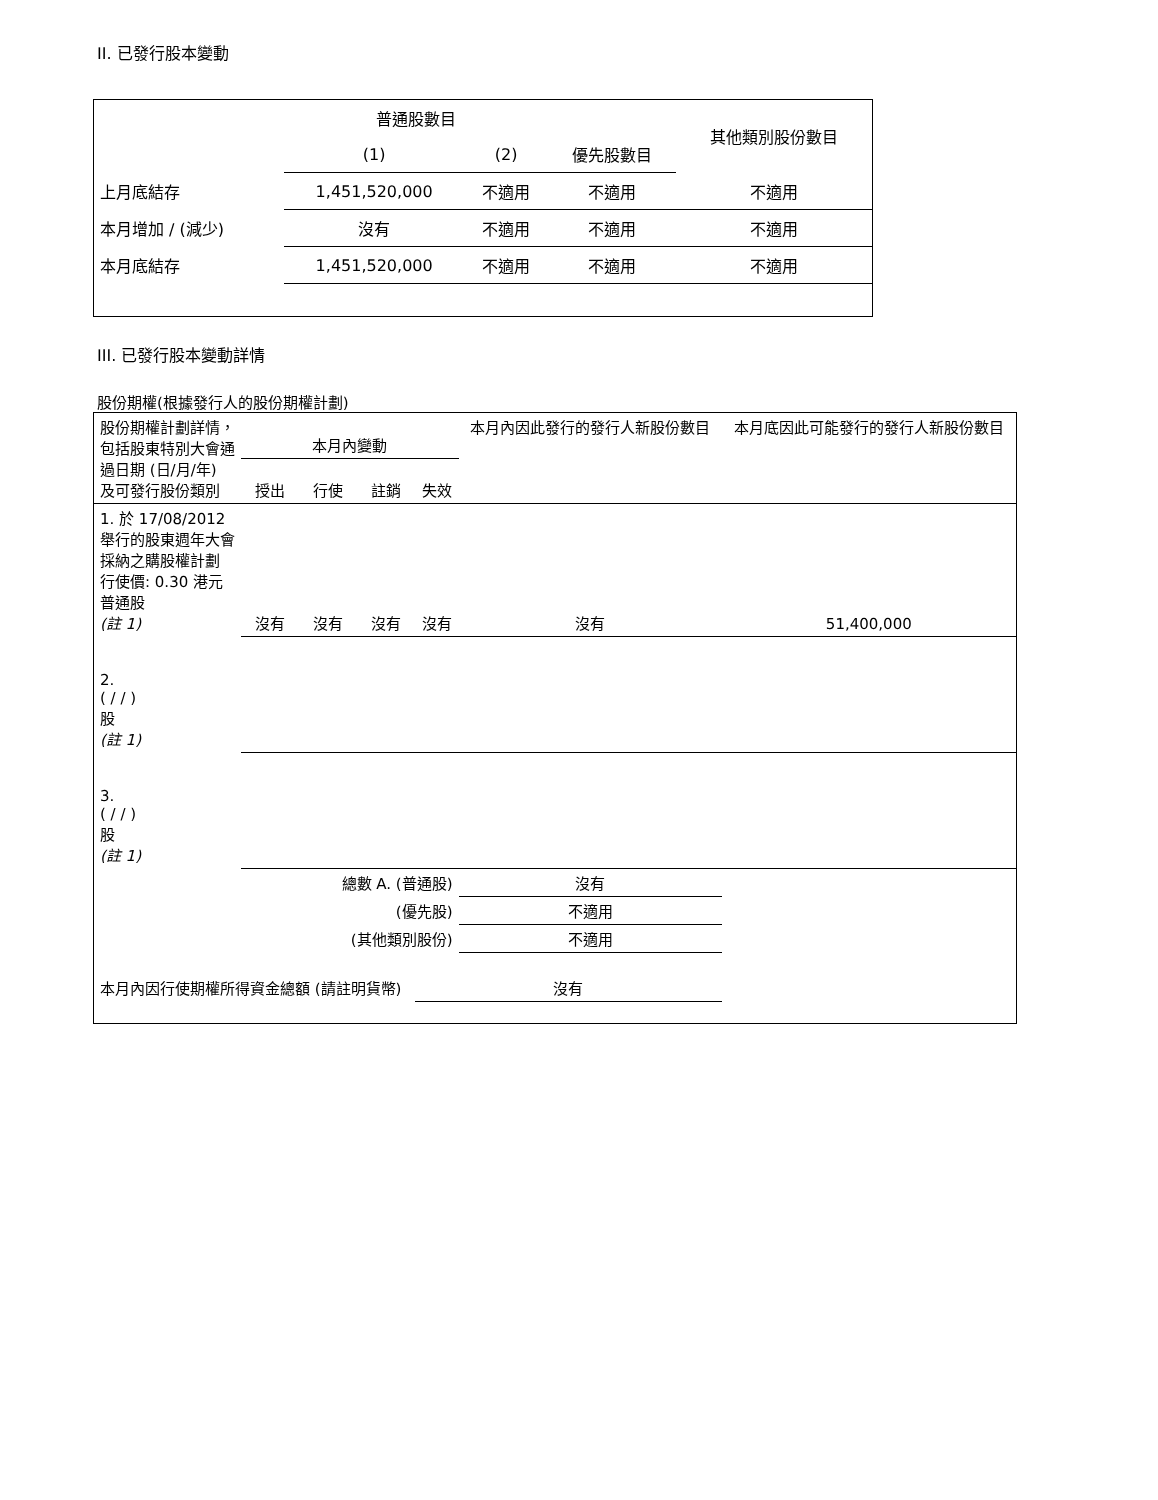II. 已發行股本變動
| | 普通股數目 | | | 其他類別股份數目 |
| | (1) | (2) | 優先股數目 | |
| 上月底結存 | 1,451,520,000 | 不適用 | 不適用 | 不適用 |
| 本月增加 / (減少) | 沒有 | 不適用 | 不適用 | 不適用 |
| 本月底結存 | 1,451,520,000 | 不適用 | 不適用 | 不適用 |
III. 已發行股本變動詳情
股份期權(根據發行人的股份期權計劃)
| 股份期權計劃詳情，包括股東特別大會通過日期 (日/月/年) 及可發行股份類別 | 本月內變動 | | | | 本月內因此發行的發行人新股份數目 | 本月底因此可能發行的發行人新股份數目 |
| | 授出 | 行使 | 註銷 | 失效 | | |
| 1. 於 17/08/2012 舉行的股東週年大會採納之購股權計劃 行使價: 0.30 港元 普通股 (註 1) | 沒有 | 沒有 | 沒有 | 沒有 | 沒有 | 51,400,000 |
| 2. ( / / ) 股 (註 1) | | | | | | |
| 3. ( / / ) 股 (註 1) | | | | | | |
| 總數 A. (普通股) | | | | | 沒有 | |
| (優先股) | | | | | 不適用 | |
| (其他類別股份) | | | | | 不適用 | |
| 本月內因行使期權所得資金總額 (請註明貨幣) | | | | 沒有 | | |